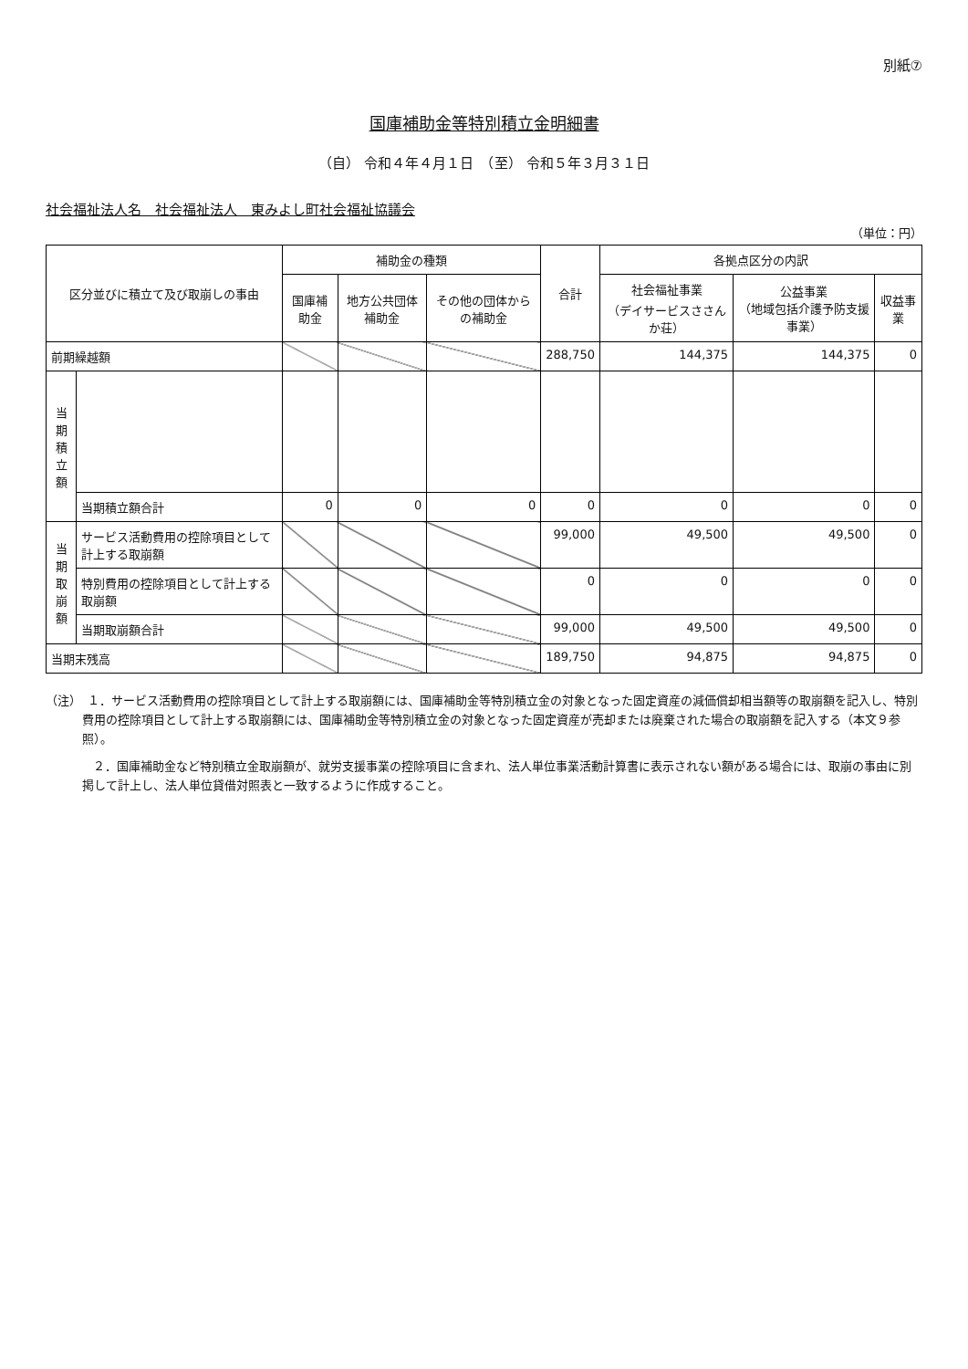別紙⑦
国庫補助金等特別積立金明細書
（自） 令和４年４月１日　（至） 令和５年３月３１日
社会福祉法人名　社会福祉法人　東みよし町社会福祉協議会
（単位：円）
| 区分並びに積立て及び取崩しの事由 | | 補助金の種類 | | | 合計 | 各拠点区分の内訳 | | |
| --- | --- | --- | --- | --- | --- | --- | --- | --- |
| | | 国庫補助金 | 地方公共団体補助金 | その他の団体からの補助金 | | 社会福祉事業 （デイサービスささんか荘） | 公益事業 （地域包括介護予防支援事業） | 収益事業 |
| 前期繰越額 | | | | | 288,750 | 144,375 | 144,375 | 0 |
| 当期積立額 | | | | | | | | |
| | 当期積立額合計 | 0 | 0 | 0 | 0 | 0 | 0 | 0 |
| 当期取崩額 | サービス活動費用の控除項目として計上する取崩額 | | | | 99,000 | 49,500 | 49,500 | 0 |
| | 特別費用の控除項目として計上する取崩額 | | | | 0 | 0 | 0 | 0 |
| | 当期取崩額合計 | | | | 99,000 | 49,500 | 49,500 | 0 |
| 当期末残高 | | | | | 189,750 | 94,875 | 94,875 | 0 |
（注）　１．サービス活動費用の控除項目として計上する取崩額には、国庫補助金等特別積立金の対象となった固定資産の減価償却相当額等の取崩額を記入し、特別費用の控除項目として計上する取崩額には、国庫補助金等特別積立金の対象となった固定資産が売却または廃棄された場合の取崩額を記入する（本文９参照）。
　　　　２．国庫補助金など特別積立金取崩額が、就労支援事業の控除項目に含まれ、法人単位事業活動計算書に表示されない額がある場合には、取崩の事由に別掲して計上し、法人単位貸借対照表と一致するように作成すること。